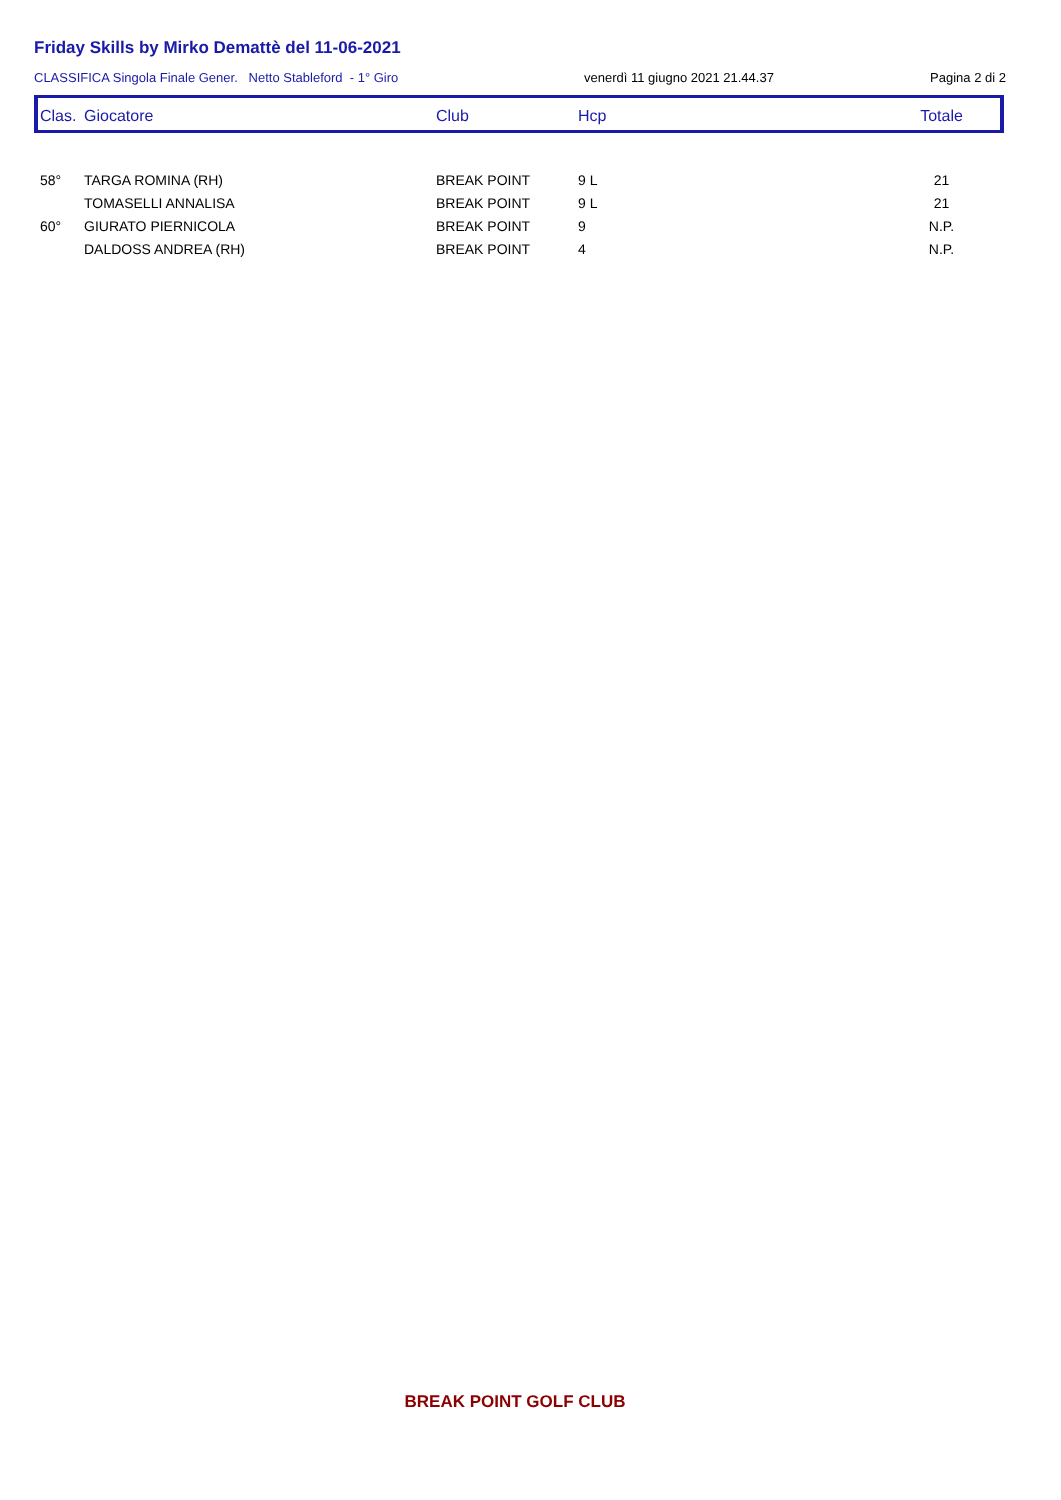Friday Skills by Mirko Demattè del 11-06-2021
CLASSIFICA Singola Finale Gener. Netto Stableford - 1° Giro venerdì 11 giugno 2021 21.44.37 Pagina 2 di 2
| Clas. | Giocatore | Club | Hcp | Totale |
| --- | --- | --- | --- | --- |
| 58° | TARGA ROMINA (RH) | BREAK POINT | 9 L | 21 |
| | TOMASELLI ANNALISA | BREAK POINT | 9 L | 21 |
| 60° | GIURATO PIERNICOLA | BREAK POINT | 9 | N.P. |
| | DALDOSS ANDREA (RH) | BREAK POINT | 4 | N.P. |
BREAK POINT GOLF CLUB